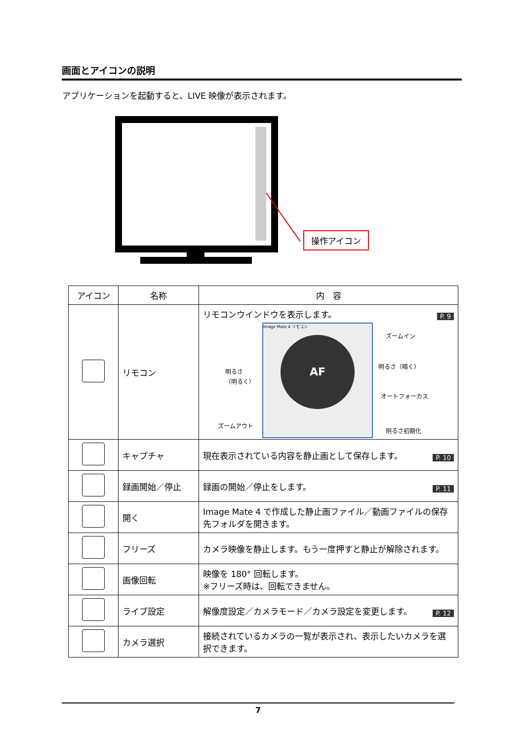画面とアイコンの説明
アプリケーションを起動すると、LIVE 映像が表示されます。
操作アイコン
| アイコン | 名称 | 内 容 |
| --- | --- | --- |
| | リモコン | P. 9 リモコンウインドウを表示します。 Image Mate 4 リモコン AF 明るさ （明るく） ズームイン 明るさ（暗く） オートフォーカス ズームアウト 明るさ初期化 |
| | キャプチャ | 現在表示されている内容を静止画として保存します。 P. 10 |
| | 録画開始／停止 | 録画の開始／停止をします。 P. 11 |
| | 開く | Image Mate 4 で作成した静止画ファイル／動画ファイルの保存先フォルダを開きます。 |
| | フリーズ | カメラ映像を静止します。もう一度押すと静止が解除されます。 |
| | 画像回転 | 映像を 180° 回転します。 ※フリーズ時は、回転できません。 |
| | ライブ設定 | 解像度設定／カメラモード／カメラ設定を変更します。 P. 12 |
| | カメラ選択 | 接続されているカメラの一覧が表示され、表示したいカメラを選択できます。 |
7